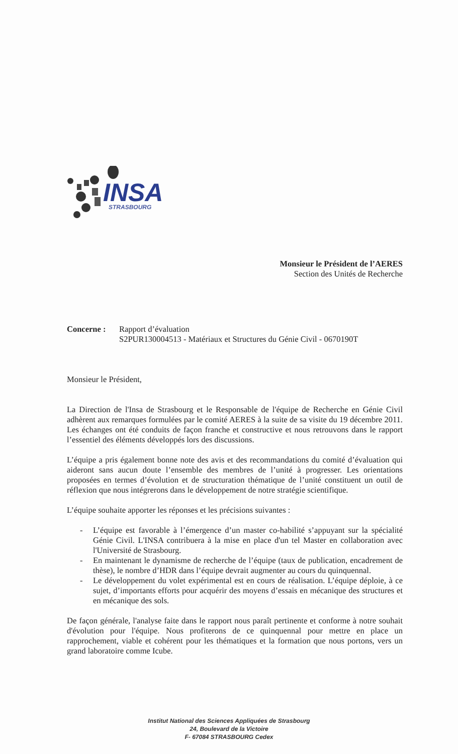INSA
STRASBOURG
Monsieur le Président de l’AERES
Section des Unités de Recherche
Concerne : Rapport d’évaluation
S2PUR130004513 - Matériaux et Structures du Génie Civil - 0670190T
Monsieur le Président,
La Direction de l'Insa de Strasbourg et le Responsable de l'équipe de Recherche en Génie Civil adhèrent aux remarques formulées par le comité AERES à la suite de sa visite du 19 décembre 2011. Les échanges ont été conduits de façon franche et constructive et nous retrouvons dans le rapport l’essentiel des éléments développés lors des discussions.
L’équipe a pris également bonne note des avis et des recommandations du comité d’évaluation qui aideront sans aucun doute l’ensemble des membres de l’unité à progresser. Les orientations proposées en termes d’évolution et de structuration thématique de l’unité constituent un outil de réflexion que nous intégrerons dans le développement de notre stratégie scientifique.
L’équipe souhaite apporter les réponses et les précisions suivantes :
- L’équipe est favorable à l’émergence d’un master co-habilité s’appuyant sur la spécialité Génie Civil. L'INSA contribuera à la mise en place d'un tel Master en collaboration avec l'Université de Strasbourg.
- En maintenant le dynamisme de recherche de l’équipe (taux de publication, encadrement de thèse), le nombre d’HDR dans l’équipe devrait augmenter au cours du quinquennal.
- Le développement du volet expérimental est en cours de réalisation. L’équipe déploie, à ce sujet, d’importants efforts pour acquérir des moyens d’essais en mécanique des structures et en mécanique des sols.
De façon générale, l'analyse faite dans le rapport nous paraît pertinente et conforme à notre souhait d'évolution pour l'équipe. Nous profiterons de ce quinquennal pour mettre en place un rapprochement, viable et cohérent pour les thématiques et la formation que nous portons, vers un grand laboratoire comme Icube.
Institut National des Sciences Appliquées de Strasbourg
24, Boulevard de la Victoire
F- 67084 STRASBOURG Cedex